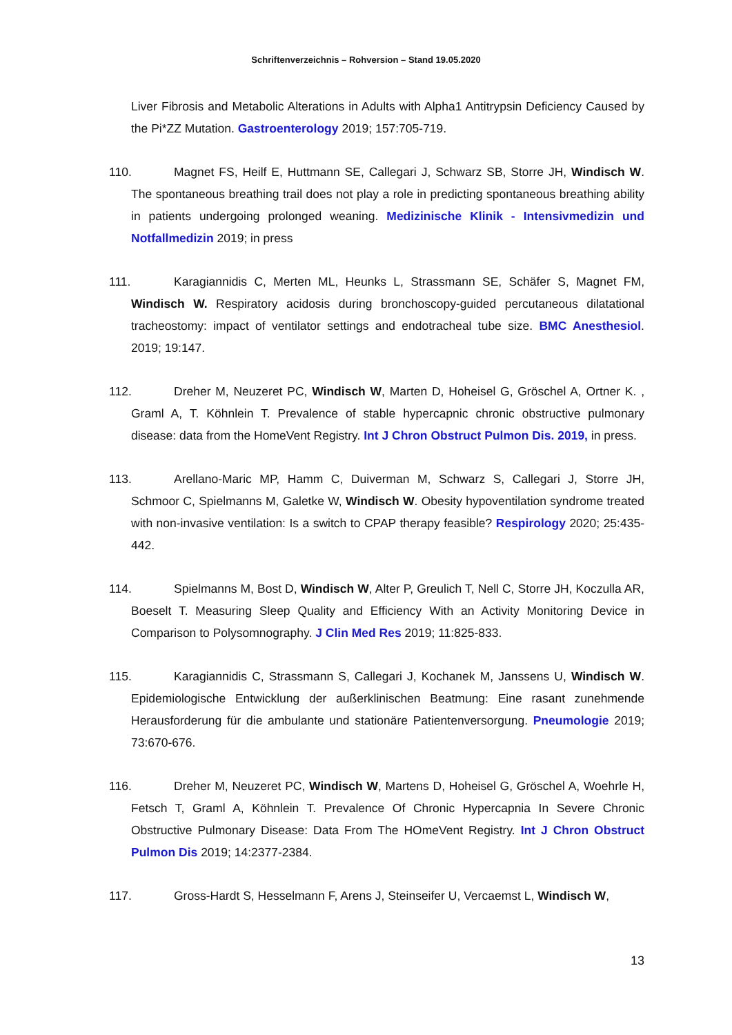Schriftenverzeichnis – Rohversion – Stand 19.05.2020
Liver Fibrosis and Metabolic Alterations in Adults with Alpha1 Antitrypsin Deficiency Caused by the Pi*ZZ Mutation. Gastroenterology 2019; 157:705-719.
110. Magnet FS, Heilf E, Huttmann SE, Callegari J, Schwarz SB, Storre JH, Windisch W. The spontaneous breathing trail does not play a role in predicting spontaneous breathing ability in patients undergoing prolonged weaning. Medizinische Klinik - Intensivmedizin und Notfallmedizin 2019; in press
111. Karagiannidis C, Merten ML, Heunks L, Strassmann SE, Schäfer S, Magnet FM, Windisch W. Respiratory acidosis during bronchoscopy-guided percutaneous dilatational tracheostomy: impact of ventilator settings and endotracheal tube size. BMC Anesthesiol. 2019; 19:147.
112. Dreher M, Neuzeret PC, Windisch W, Marten D, Hoheisel G, Gröschel A, Ortner K. , Graml A, T. Köhnlein T. Prevalence of stable hypercapnic chronic obstructive pulmonary disease: data from the HomeVent Registry. Int J Chron Obstruct Pulmon Dis. 2019, in press.
113. Arellano-Maric MP, Hamm C, Duiverman M, Schwarz S, Callegari J, Storre JH, Schmoor C, Spielmanns M, Galetke W, Windisch W. Obesity hypoventilation syndrome treated with non-invasive ventilation: Is a switch to CPAP therapy feasible? Respirology 2020; 25:435-442.
114. Spielmanns M, Bost D, Windisch W, Alter P, Greulich T, Nell C, Storre JH, Koczulla AR, Boeselt T. Measuring Sleep Quality and Efficiency With an Activity Monitoring Device in Comparison to Polysomnography. J Clin Med Res 2019; 11:825-833.
115. Karagiannidis C, Strassmann S, Callegari J, Kochanek M, Janssens U, Windisch W. Epidemiologische Entwicklung der außerklinischen Beatmung: Eine rasant zunehmende Herausforderung für die ambulante und stationäre Patientenversorgung. Pneumologie 2019; 73:670-676.
116. Dreher M, Neuzeret PC, Windisch W, Martens D, Hoheisel G, Gröschel A, Woehrle H, Fetsch T, Graml A, Köhnlein T. Prevalence Of Chronic Hypercapnia In Severe Chronic Obstructive Pulmonary Disease: Data From The HOmeVent Registry. Int J Chron Obstruct Pulmon Dis 2019; 14:2377-2384.
117. Gross-Hardt S, Hesselmann F, Arens J, Steinseifer U, Vercaemst L, Windisch W,
13